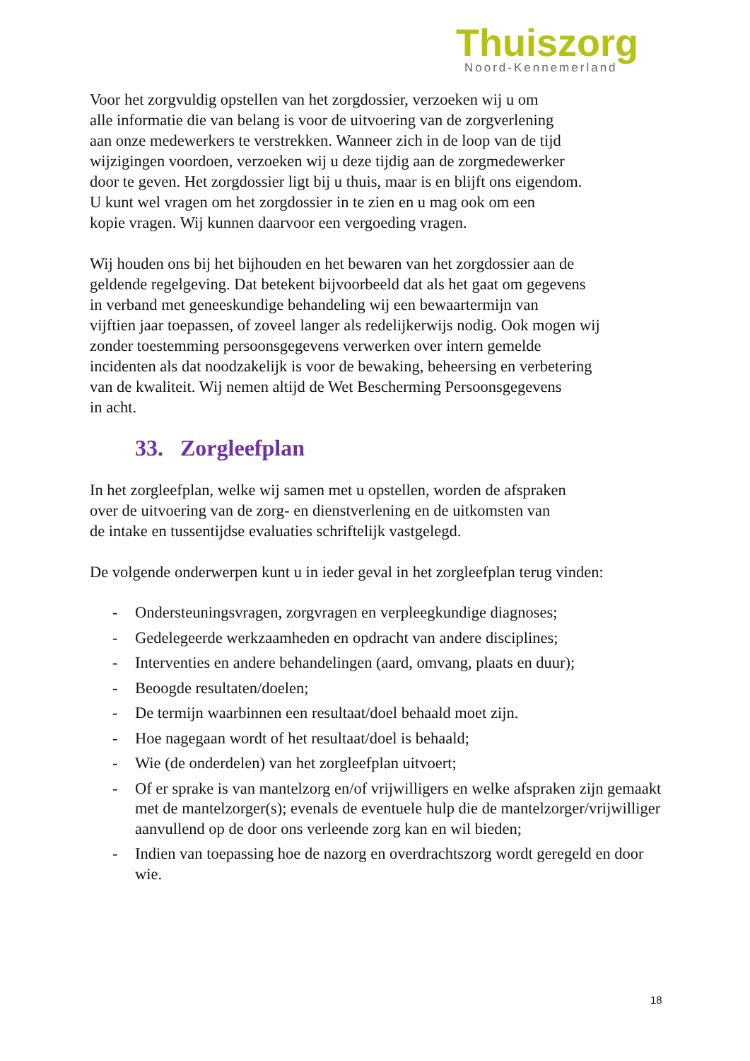Thuiszorg
Noord-Kennemerland
Voor het zorgvuldig opstellen van het zorgdossier, verzoeken wij u om
alle informatie die van belang is voor de uitvoering van de zorgverlening
aan onze medewerkers te verstrekken. Wanneer zich in de loop van de tijd
wijzigingen voordoen, verzoeken wij u deze tijdig aan de zorgmedewerker
door te geven. Het zorgdossier ligt bij u thuis, maar is en blijft ons eigendom.
U kunt wel vragen om het zorgdossier in te zien en u mag ook om een
kopie vragen. Wij kunnen daarvoor een vergoeding vragen.
Wij houden ons bij het bijhouden en het bewaren van het zorgdossier aan de
geldende regelgeving. Dat betekent bijvoorbeeld dat als het gaat om gegevens
in verband met geneeskundige behandeling wij een bewaartermijn van
vijftien jaar toepassen, of zoveel langer als redelijkerwijs nodig. Ook mogen wij
zonder toestemming persoonsgegevens verwerken over intern gemelde
incidenten als dat noodzakelijk is voor de bewaking, beheersing en verbetering
van de kwaliteit. Wij nemen altijd de Wet Bescherming Persoonsgegevens
in acht.
33. Zorgleefplan
In het zorgleefplan, welke wij samen met u opstellen, worden de afspraken
over de uitvoering van de zorg- en dienstverlening en de uitkomsten van
de intake en tussentijdse evaluaties schriftelijk vastgelegd.
De volgende onderwerpen kunt u in ieder geval in het zorgleefplan terug vinden:
- Ondersteuningsvragen, zorgvragen en verpleegkundige diagnoses;
- Gedelegeerde werkzaamheden en opdracht van andere disciplines;
- Interventies en andere behandelingen (aard, omvang, plaats en duur);
- Beoogde resultaten/doelen;
- De termijn waarbinnen een resultaat/doel behaald moet zijn.
- Hoe nagegaan wordt of het resultaat/doel is behaald;
- Wie (de onderdelen) van het zorgleefplan uitvoert;
- Of er sprake is van mantelzorg en/of vrijwilligers en welke afspraken zijn gemaakt met de mantelzorger(s); evenals de eventuele hulp die de mantelzorger/vrijwilliger aanvullend op de door ons verleende zorg kan en wil bieden;
- Indien van toepassing hoe de nazorg en overdrachtszorg wordt geregeld en door wie.
18